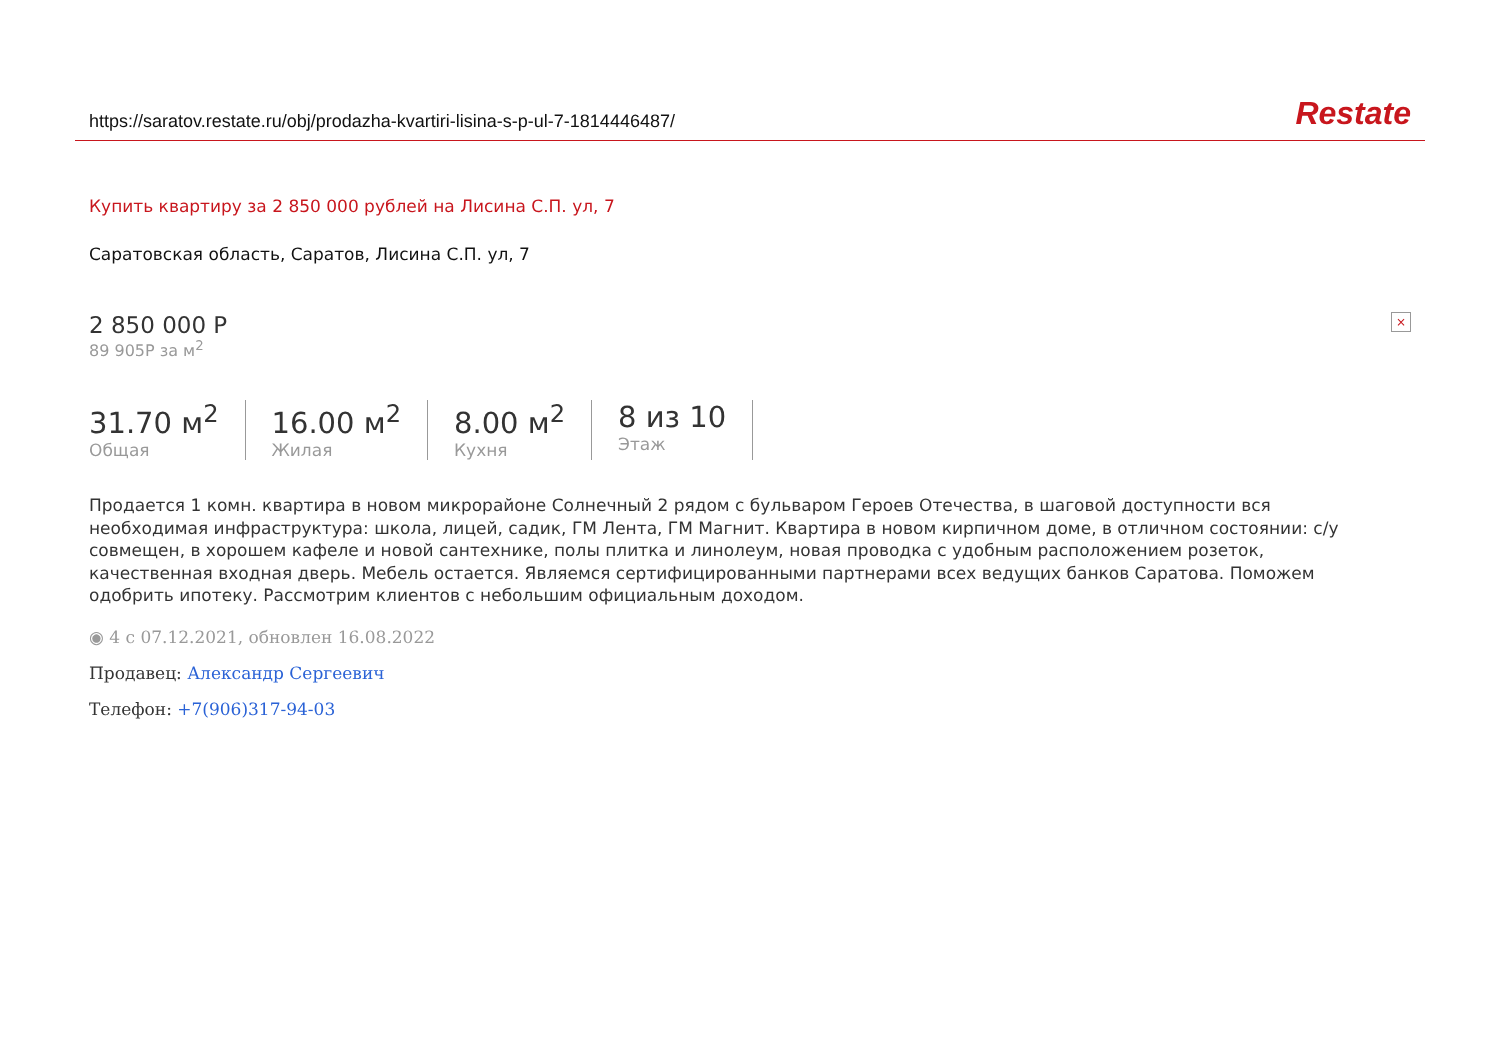https://saratov.restate.ru/obj/prodazha-kvartiri-lisina-s-p-ul-7-1814446487/ Restate
Купить квартиру за 2 850 000 рублей на Лисина С.П. ул, 7
Саратовская область, Саратов, Лисина С.П. ул, 7
2 850 000 Р ×
89 905Р за м<sup>2</sup>
31.70 м<sup>2</sup>
Общая
16.00 м<sup>2</sup>
Жилая
8.00 м<sup>2</sup>
Кухня
8 из 10
Этаж
Продается 1 комн. квартира в новом микрорайоне Солнечный 2 рядом с бульваром Героев Отечества, в шаговой доступности вся необходимая инфраструктура: школа, лицей, садик, ГМ Лента, ГМ Магнит. Квартира в новом кирпичном доме, в отличном состоянии: с/у совмещен, в хорошем кафеле и новой сантехнике, полы плитка и линолеум, новая проводка с удобным расположением розеток, качественная входная дверь. Мебель остается. Являемся сертифицированными партнерами всех ведущих банков Саратова. Поможем одобрить ипотеку. Рассмотрим клиентов с небольшим официальным доходом.
◉ 4 с 07.12.2021, обновлен 16.08.2022
Продавец: Александр Сергеевич
Телефон: +7(906)317-94-03